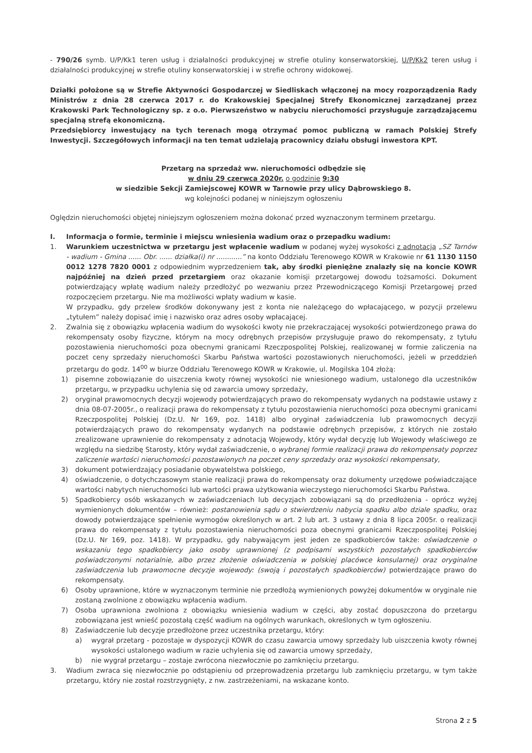- 790/26 symb. U/P/Kk1 teren usług i działalności produkcyjnej w strefie otuliny konserwatorskiej, U/P/Kk2 teren usług i działalności produkcyjnej w strefie otuliny konserwatorskiej i w strefie ochrony widokowej.
Działki położone są w Strefie Aktywności Gospodarczej w Siedliskach włączonej na mocy rozporządzenia Rady Ministrów z dnia 28 czerwca 2017 r. do Krakowskiej Specjalnej Strefy Ekonomicznej zarządzanej przez Krakowski Park Technologiczny sp. z o.o. Pierwszeństwo w nabyciu nieruchomości przysługuje zarządzającemu specjalną strefą ekonomiczną.
Przedsiębiorcy inwestujący na tych terenach mogą otrzymać pomoc publiczną w ramach Polskiej Strefy Inwestycji. Szczegółowych informacji na ten temat udzielają pracownicy działu obsługi inwestora KPT.
Przetarg na sprzedaż ww. nieruchomości odbędzie się
w dniu 29 czerwca 2020r. o godzinie 9:30
w siedzibie Sekcji Zamiejscowej KOWR w Tarnowie przy ulicy Dąbrowskiego 8.
wg kolejności podanej w niniejszym ogłoszeniu
Oględzin nieruchomości objętej niniejszym ogłoszeniem można dokonać przed wyznaczonym terminem przetargu.
I. Informacja o formie, terminie i miejscu wniesienia wadium oraz o przepadku wadium:
1. Warunkiem uczestnictwa w przetargu jest wpłacenie wadium w podanej wyżej wysokości z adnotacją „SZ Tarnów - wadium - Gmina ...... Obr. ...... działka(i) nr ............” na konto Oddziału Terenowego KOWR w Krakowie nr 61 1130 1150 0012 1278 7820 0001 z odpowiednim wyprzedzeniem tak, aby środki pieniężne znalazły się na koncie KOWR najpóźniej na dzień przed przetargiem oraz okazanie komisji przetargowej dowodu tożsamości. Dokument potwierdzający wpłatę wadium należy przedłożyć po wezwaniu przez Przewodniczącego Komisji Przetargowej przed rozpoczęciem przetargu. Nie ma możliwości wpłaty wadium w kasie.
W przypadku, gdy przelew środków dokonywany jest z konta nie należącego do wpłacającego, w pozycji przelewu „tytułem” należy dopisać imię i nazwisko oraz adres osoby wpłacającej.
2. Zwalnia się z obowiązku wpłacenia wadium do wysokości kwoty nie przekraczającej wysokości potwierdzonego prawa do rekompensaty osoby fizyczne, którym na mocy odrębnych przepisów przysługuje prawo do rekompensaty, z tytułu pozostawienia nieruchomości poza obecnymi granicami Rzeczpospolitej Polskiej, realizowanej w formie zaliczenia na poczet ceny sprzedaży nieruchomości Skarbu Państwa wartości pozostawionych nieruchomości, jeżeli w przeddzień przetargu do godz. 14<sup>00</sup> w biurze Oddziału Terenowego KOWR w Krakowie, ul. Mogilska 104 złożą:
1) pisemne zobowiązanie do uiszczenia kwoty równej wysokości nie wniesionego wadium, ustalonego dla uczestników przetargu, w przypadku uchylenia się od zawarcia umowy sprzedaży,
2) oryginał prawomocnych decyzji wojewody potwierdzających prawo do rekompensaty wydanych na podstawie ustawy z dnia 08-07-2005r., o realizacji prawa do rekompensaty z tytułu pozostawienia nieruchomości poza obecnymi granicami Rzeczpospolitej Polskiej (Dz.U. Nr 169, poz. 1418) albo oryginał zaświadczenia lub prawomocnych decyzji potwierdzających prawo do rekompensaty wydanych na podstawie odrębnych przepisów, z których nie zostało zrealizowane uprawnienie do rekompensaty z adnotacją Wojewody, który wydał decyzję lub Wojewody właściwego ze względu na siedzibę Starosty, który wydał zaświadczenie, o wybranej formie realizacji prawa do rekompensaty poprzez zaliczenie wartości nieruchomości pozostawionych na poczet ceny sprzedaży oraz wysokości rekompensaty,
3) dokument potwierdzający posiadanie obywatelstwa polskiego,
4) oświadczenie, o dotychczasowym stanie realizacji prawa do rekompensaty oraz dokumenty urzędowe poświadczające wartości nabytych nieruchomości lub wartości prawa użytkowania wieczystego nieruchomości Skarbu Państwa.
5) Spadkobiercy osób wskazanych w zaświadczeniach lub decyzjach zobowiązani są do przedłożenia - oprócz wyżej wymienionych dokumentów – również: postanowienia sądu o stwierdzeniu nabycia spadku albo dziale spadku, oraz dowody potwierdzające spełnienie wymogów określonych w art. 2 lub art. 3 ustawy z dnia 8 lipca 2005r. o realizacji prawa do rekompensaty z tytułu pozostawienia nieruchomości poza obecnymi granicami Rzeczpospolitej Polskiej (Dz.U. Nr 169, poz. 1418). W przypadku, gdy nabywającym jest jeden ze spadkobierców także: oświadczenie o wskazaniu tego spadkobiercy jako osoby uprawnionej (z podpisami wszystkich pozostałych spadkobierców poświadczonymi notarialnie, albo przez złożenie oświadczenia w polskiej placówce konsularnej) oraz oryginalne zaświadczenia lub prawomocne decyzje wojewody: (swoją i pozostałych spadkobierców) potwierdzające prawo do rekompensaty.
6) Osoby uprawnione, które w wyznaczonym terminie nie przedłożą wymienionych powyżej dokumentów w oryginale nie zostaną zwolnione z obowiązku wpłacenia wadium.
7) Osoba uprawniona zwolniona z obowiązku wniesienia wadium w części, aby zostać dopuszczona do przetargu zobowiązana jest wnieść pozostałą część wadium na ogólnych warunkach, określonych w tym ogłoszeniu.
8) Zaświadczenie lub decyzje przedłożone przez uczestnika przetargu, który:
a) wygrał przetarg - pozostaje w dyspozycji KOWR do czasu zawarcia umowy sprzedaży lub uiszczenia kwoty równej wysokości ustalonego wadium w razie uchylenia się od zawarcia umowy sprzedaży,
b) nie wygrał przetargu – zostaje zwrócona niezwłocznie po zamknięciu przetargu.
3. Wadium zwraca się niezwłocznie po odstąpieniu od przeprowadzenia przetargu lub zamknięciu przetargu, w tym także przetargu, który nie został rozstrzygnięty, z nw. zastrzeżeniami, na wskazane konto.
Strona 2 z 5